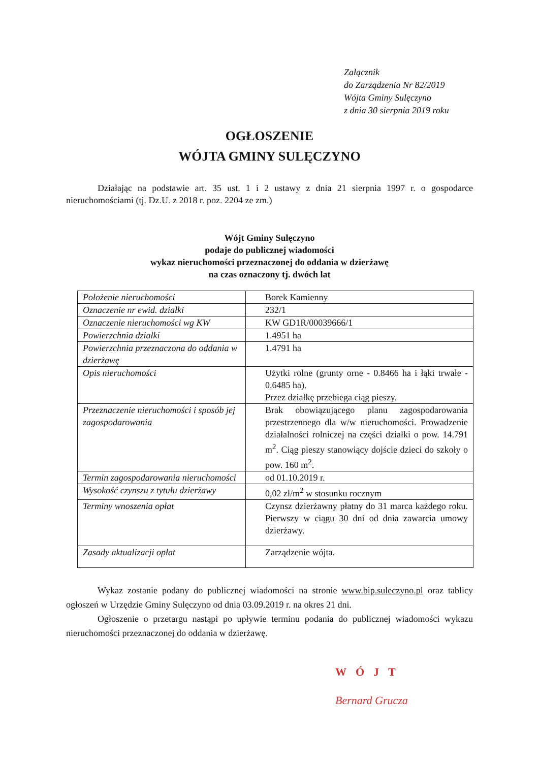Załącznik
do Zarządzenia Nr 82/2019
Wójta Gminy Sulęczyno
z dnia 30 sierpnia 2019 roku
OGŁOSZENIE
WÓJTA GMINY SULĘCZYNO
Działając na podstawie art. 35 ust. 1 i 2 ustawy z dnia 21 sierpnia 1997 r. o gospodarce nieruchomościami (tj. Dz.U. z 2018 r. poz. 2204 ze zm.)
Wójt Gminy Sulęczyno
podaje do publicznej wiadomości
wykaz nieruchomości przeznaczonej do oddania w dzierżawę
na czas oznaczony tj. dwóch lat
| Położenie nieruchomości | Borek Kamienny |
| Oznaczenie nr ewid. działki | 232/1 |
| Oznaczenie nieruchomości wg KW | KW GD1R/00039666/1 |
| Powierzchnia działki | 1.4951 ha |
| Powierzchnia przeznaczona do oddania w dzierżawę | 1.4791 ha |
| Opis nieruchomości | Użytki rolne (grunty orne - 0.8466 ha i łąki trwałe - 0.6485 ha). Przez działkę przebiega ciąg pieszy. |
| Przeznaczenie nieruchomości i sposób jej zagospodarowania | Brak obowiązującego planu zagospodarowania przestrzennego dla w/w nieruchomości. Prowadzenie działalności rolniczej na części działki o pow. 14.791 m<sup>2</sup>. Ciąg pieszy stanowiący dojście dzieci do szkoły o pow. 160 m<sup>2</sup>. |
| Termin zagospodarowania nieruchomości | od 01.10.2019 r. |
| Wysokość czynszu z tytułu dzierżawy | 0,02 zł/m<sup>2</sup> w stosunku rocznym |
| Terminy wnoszenia opłat | Czynsz dzierżawny płatny do 31 marca każdego roku. Pierwszy w ciągu 30 dni od dnia zawarcia umowy dzierżawy. |
| Zasady aktualizacji opłat | Zarządzenie wójta. |
Wykaz zostanie podany do publicznej wiadomości na stronie www.bip.suleczyno.pl oraz tablicy ogłoszeń w Urzędzie Gminy Sulęczyno od dnia 03.09.2019 r. na okres 21 dni.
Ogłoszenie o przetargu nastąpi po upływie terminu podania do publicznej wiadomości wykazu nieruchomości przeznaczonej do oddania w dzierżawę.
WÓJT
Bernard Grucza